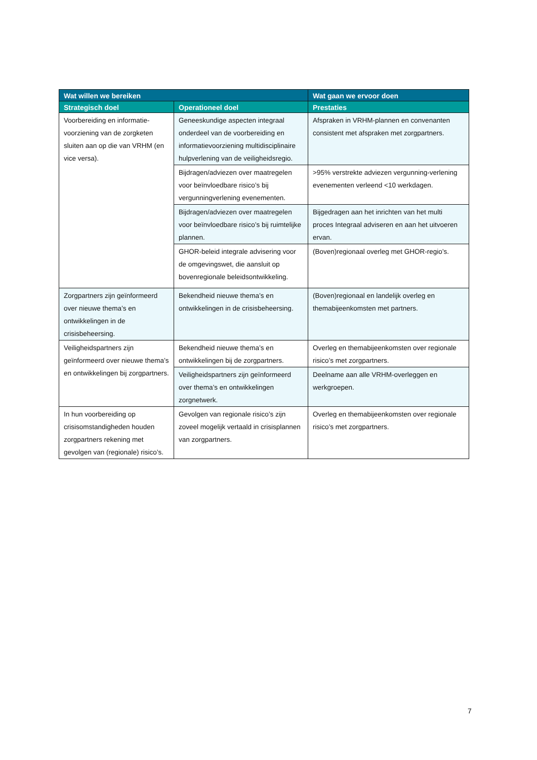| Wat willen we bereiken | | Wat gaan we ervoor doen |
| --- | --- | --- |
| Strategisch doel | Operationeel doel | Prestaties |
| Voorbereiding en informatie-voorziening van de zorgketen sluiten aan op die van VRHM (en vice versa). | Geneeskundige aspecten integraal onderdeel van de voorbereiding en informatievoorziening multidisciplinaire hulpverlening van de veiligheidsregio. | Afspraken in VRHM-plannen en convenanten consistent met afspraken met zorgpartners. |
| | Bijdragen/adviezen over maatregelen voor beïnvloedbare risico’s bij vergunningverlening evenementen. | >95% verstrekte adviezen vergunning-verlening evenementen verleend <10 werkdagen. |
| | Bijdragen/adviezen over maatregelen voor beïnvloedbare risico’s bij ruimtelijke plannen. | Bijgedragen aan het inrichten van het multi proces Integraal adviseren en aan het uitvoeren ervan. |
| | GHOR-beleid integrale advisering voor de omgevingswet, die aansluit op bovenregionale beleidsontwikkeling. | (Boven)regionaal overleg met GHOR-regio’s. |
| Zorgpartners zijn geïnformeerd over nieuwe thema’s en ontwikkelingen in de crisisbeheersing. | Bekendheid nieuwe thema’s en ontwikkelingen in de crisisbeheersing. | (Boven)regionaal en landelijk overleg en themabijeenkomsten met partners. |
| Veiligheidspartners zijn geïnformeerd over nieuwe thema’s en ontwikkelingen bij zorgpartners. | Bekendheid nieuwe thema’s en ontwikkelingen bij de zorgpartners. | Overleg en themabijeenkomsten over regionale risico’s met zorgpartners. |
| | Veiligheidspartners zijn geïnformeerd over thema’s en ontwikkelingen zorgnetwerk. | Deelname aan alle VRHM-overleggen en werkgroepen. |
| In hun voorbereiding op crisisomstandigheden houden zorgpartners rekening met gevolgen van (regionale) risico’s. | Gevolgen van regionale risico’s zijn zoveel mogelijk vertaald in crisisplannen van zorgpartners. | Overleg en themabijeenkomsten over regionale risico’s met zorgpartners. |
7